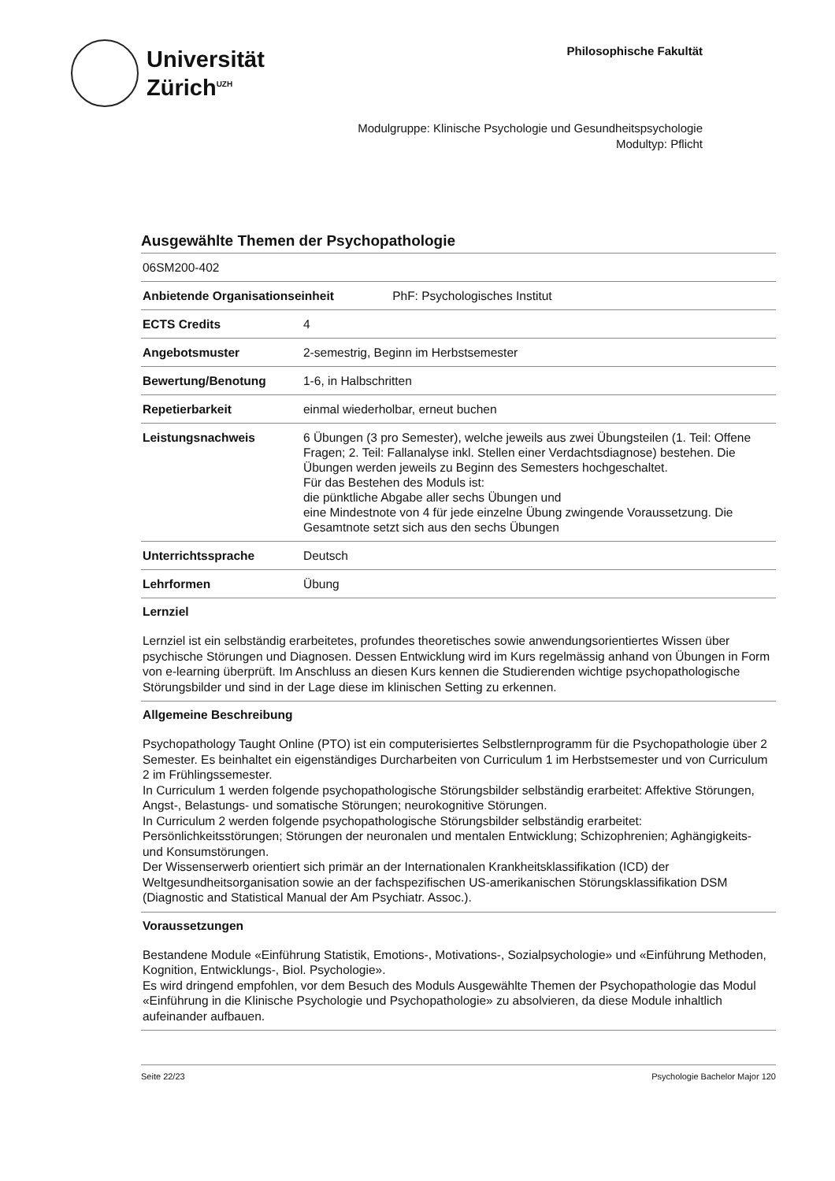Universität
Zürich<sup>UZH</sup>
Philosophische Fakultät
Modulgruppe: Klinische Psychologie und Gesundheitspsychologie
Modultyp: Pflicht
Ausgewählte Themen der Psychopathologie
| 06SM200-402 | |
| Anbietende Organisationseinheit PhF: Psychologisches Institut | |
| ECTS Credits | 4 |
| Angebotsmuster | 2-semestrig, Beginn im Herbstsemester |
| Bewertung/Benotung | 1-6, in Halbschritten |
| Repetierbarkeit | einmal wiederholbar, erneut buchen |
| Leistungsnachweis | 6 Übungen (3 pro Semester), welche jeweils aus zwei Übungsteilen (1. Teil: Offene Fragen; 2. Teil: Fallanalyse inkl. Stellen einer Verdachtsdiagnose) bestehen. Die Übungen werden jeweils zu Beginn des Semesters hochgeschaltet. Für das Bestehen des Moduls ist: die pünktliche Abgabe aller sechs Übungen und eine Mindestnote von 4 für jede einzelne Übung zwingende Voraussetzung. Die Gesamtnote setzt sich aus den sechs Übungen |
| Unterrichtssprache | Deutsch |
| Lehrformen | Übung |
Lernziel
Lernziel ist ein selbständig erarbeitetes, profundes theoretisches sowie anwendungsorientiertes Wissen über psychische Störungen und Diagnosen. Dessen Entwicklung wird im Kurs regelmässig anhand von Übungen in Form von e-learning überprüft. Im Anschluss an diesen Kurs kennen die Studierenden wichtige psychopathologische Störungsbilder und sind in der Lage diese im klinischen Setting zu erkennen.
Allgemeine Beschreibung
Psychopathology Taught Online (PTO) ist ein computerisiertes Selbstlernprogramm für die Psychopathologie über 2 Semester. Es beinhaltet ein eigenständiges Durcharbeiten von Curriculum 1 im Herbstsemester und von Curriculum 2 im Frühlingssemester.
In Curriculum 1 werden folgende psychopathologische Störungsbilder selbständig erarbeitet: Affektive Störungen, Angst-, Belastungs- und somatische Störungen; neurokognitive Störungen.
In Curriculum 2 werden folgende psychopathologische Störungsbilder selbständig erarbeitet: Persönlichkeitsstörungen; Störungen der neuronalen und mentalen Entwicklung; Schizophrenien; Aghängigkeits- und Konsumstörungen.
Der Wissenserwerb orientiert sich primär an der Internationalen Krankheitsklassifikation (ICD) der Weltgesundheitsorganisation sowie an der fachspezifischen US-amerikanischen Störungsklassifikation DSM (Diagnostic and Statistical Manual der Am Psychiatr. Assoc.).
Voraussetzungen
Bestandene Module «Einführung Statistik, Emotions-, Motivations-, Sozialpsychologie» und «Einführung Methoden, Kognition, Entwicklungs-, Biol. Psychologie».
Es wird dringend empfohlen, vor dem Besuch des Moduls Ausgewählte Themen der Psychopathologie das Modul «Einführung in die Klinische Psychologie und Psychopathologie» zu absolvieren, da diese Module inhaltlich aufeinander aufbauen.
Seite 22/23 Psychologie Bachelor Major 120